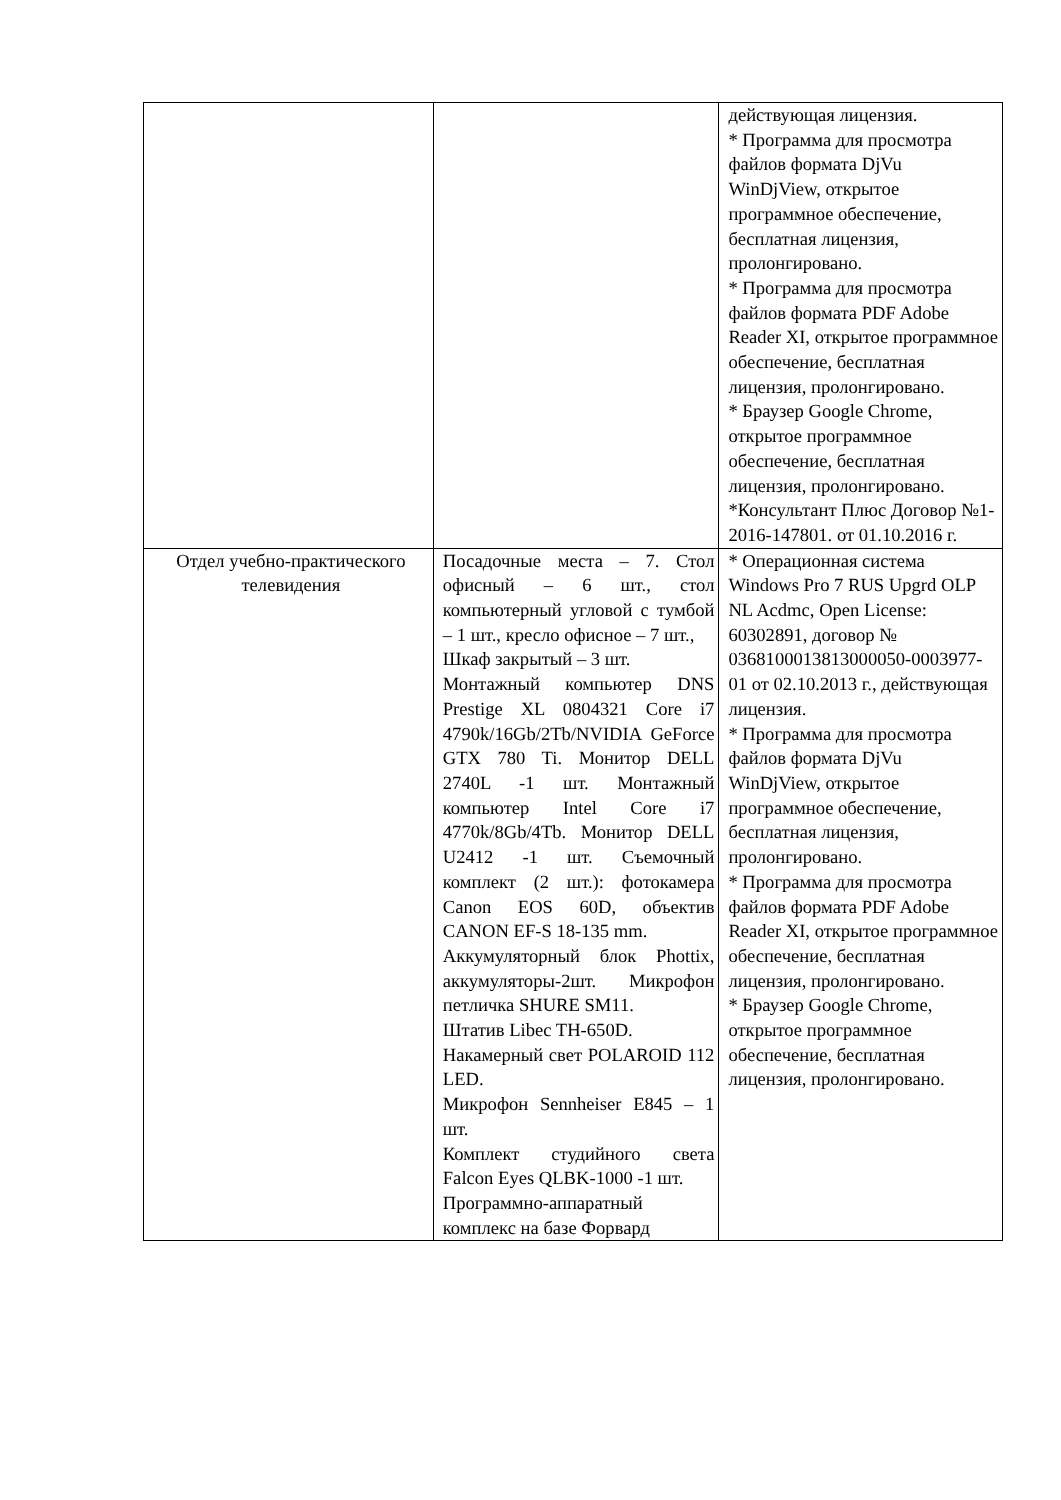| | | действующая лицензия. * Программа для просмотра файлов формата DjVu WinDjView, открытое программное обеспечение, бесплатная лицензия, пролонгировано. * Программа для просмотра файлов формата PDF Adobe Reader XI, открытое программное обеспечение, бесплатная лицензия, пролонгировано. * Браузер Google Chrome, открытое программное обеспечение, бесплатная лицензия, пролонгировано. *Консультант Плюс Договор №1-2016-147801. от 01.10.2016 г. |
| Отдел учебно-практического телевидения | Посадочные места – 7. Стол офисный – 6 шт., стол компьютерный угловой с тумбой – 1 шт., кресло офисное – 7 шт., Шкаф закрытый – 3 шт. Монтажный компьютер DNS Prestige XL 0804321 Core i7 4790k/16Gb/2Tb/NVIDIA GeForce GTX 780 Ti. Монитор DELL 2740L -1 шт. Монтажный компьютер Intel Core i7 4770k/8Gb/4Tb. Монитор DELL U2412 -1 шт. Съемочный комплект (2 шт.): фотокамера Canon EOS 60D, объектив CANON EF-S 18-135 mm. Аккумуляторный блок Phottix, аккумуляторы-2шт. Микрофон петличка SHURE SM11. Штатив Libec TH-650D. Накамерный свет POLAROID 112 LED. Микрофон Sennheiser E845 – 1 шт. Комплект студийного света Falcon Eyes QLBK-1000 -1 шт. Программно-аппаратный комплекс на базе Форвард | * Операционная система Windows Pro 7 RUS Upgrd OLP NL Acdmc, Open License: 60302891, договор № 0368100013813000050-0003977-01 от 02.10.2013 г., действующая лицензия. * Программа для просмотра файлов формата DjVu WinDjView, открытое программное обеспечение, бесплатная лицензия, пролонгировано. * Программа для просмотра файлов формата PDF Adobe Reader XI, открытое программное обеспечение, бесплатная лицензия, пролонгировано. * Браузер Google Chrome, открытое программное обеспечение, бесплатная лицензия, пролонгировано. |